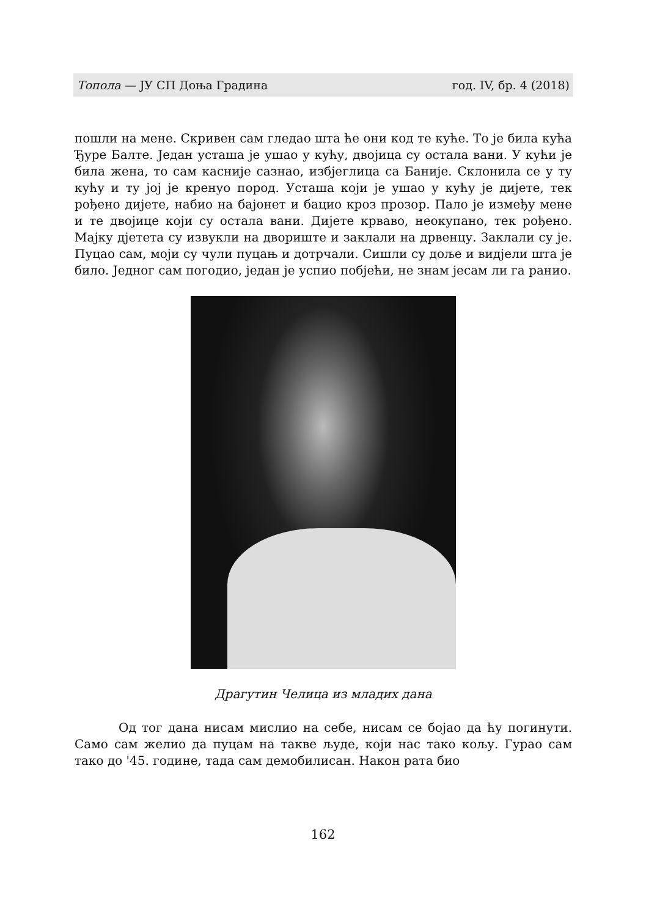Топола — ЈУ СП Доња Градина год. IV, бр. 4 (2018)
пошли на мене. Скривен сам гледао шта ће они код те куће. То је била кућа Ђуре Балте. Један усташа је ушао у кућу, двојица су остала вани. У кући је била жена, то сам касније сазнао, избјеглица са Баније. Склонила се у ту кућу и ту јој је кренуо пород. Усташа који је ушао у кућу је дијете, тек рођено дијете, набио на бајонет и бацио кроз прозор. Пало је између мене и те двојице који су остала вани. Дијете крваво, неокупано, тек рођено. Мајку дјетета су извукли на двориште и заклали на дрвенцу. Заклали су је. Пуцао сам, моји су чули пуцањ и дотрчали. Сишли су доље и видјели шта је било. Једног сам погодио, један је успио побјећи, не знам јесам ли га ранио.
Драгутин Челица из младих дана
Од тог дана нисам мислио на себе, нисам се бојао да ћу погинути. Само сам желио да пуцам на такве људе, који нас тако кољу. Гурао сам тако до '45. године, тада сам демобилисан. Након рата био
162